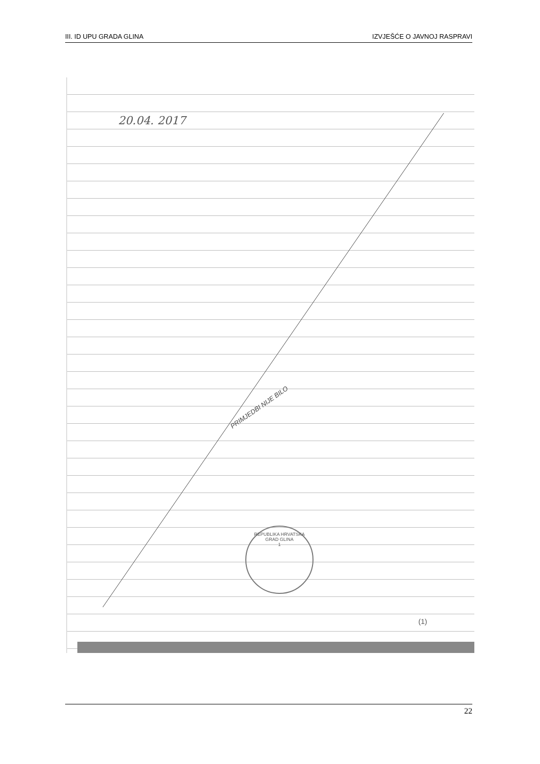III. ID UPU GRADA GLINA IZVJEŠĆE O JAVNOJ RASPRAVI
20.04. 2017
PRIMJEDBI NIJE BILO
REPUBLIKA HRVATSKA
GRAD GLINA
1
(1)
22